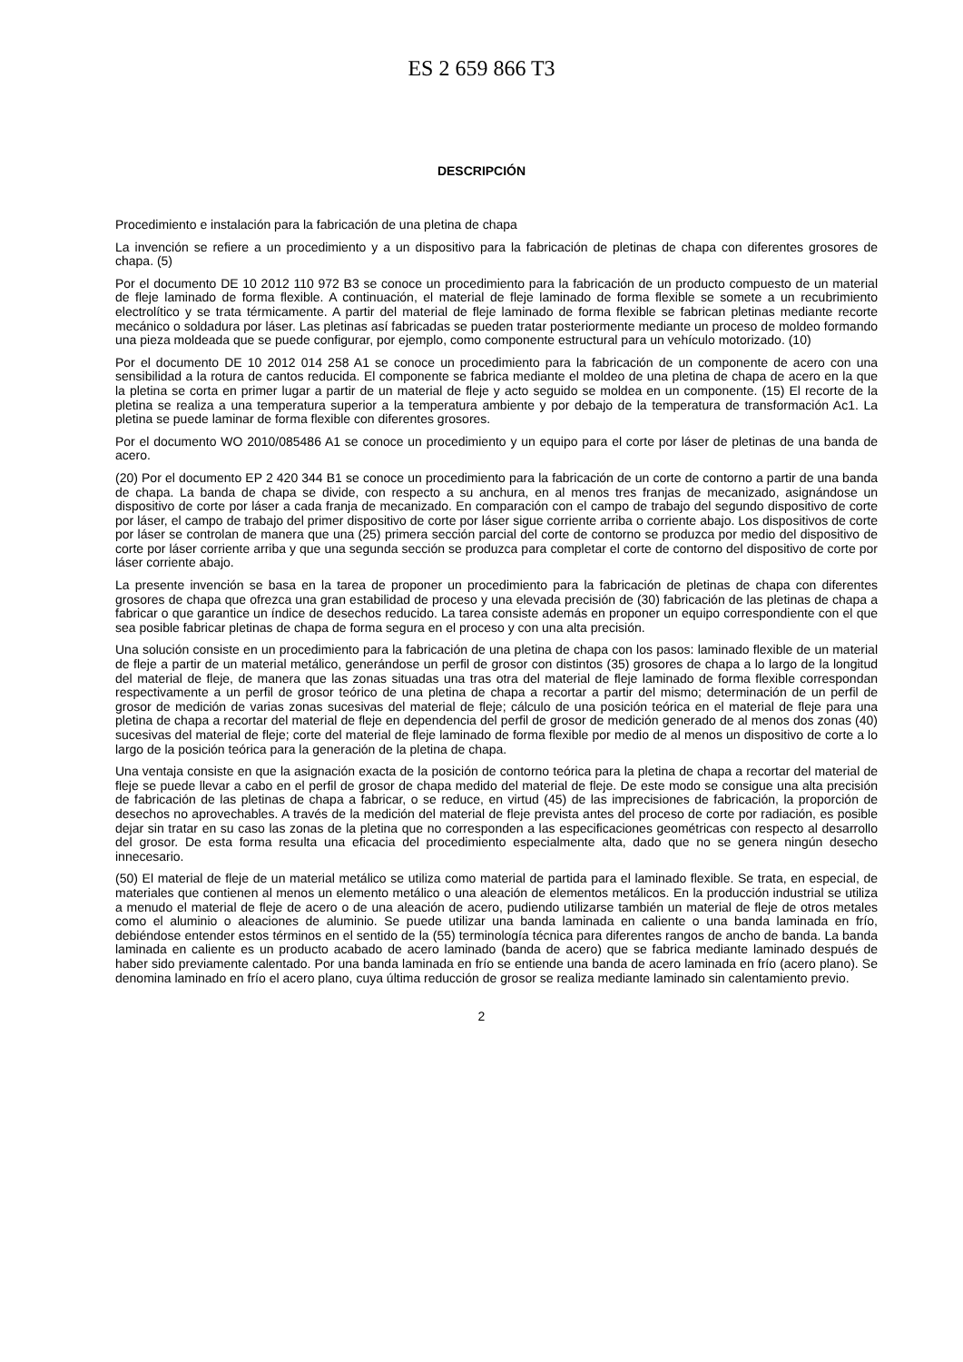ES 2 659 866 T3
DESCRIPCIÓN
Procedimiento e instalación para la fabricación de una pletina de chapa
La invención se refiere a un procedimiento y a un dispositivo para la fabricación de pletinas de chapa con diferentes grosores de chapa. (5)
Por el documento DE 10 2012 110 972 B3 se conoce un procedimiento para la fabricación de un producto compuesto de un material de fleje laminado de forma flexible. A continuación, el material de fleje laminado de forma flexible se somete a un recubrimiento electrolítico y se trata térmicamente. A partir del material de fleje laminado de forma flexible se fabrican pletinas mediante recorte mecánico o soldadura por láser. Las pletinas así fabricadas se pueden tratar posteriormente mediante un proceso de moldeo formando una pieza moldeada que se puede configurar, por ejemplo, como componente estructural para un vehículo motorizado. (10)
Por el documento DE 10 2012 014 258 A1 se conoce un procedimiento para la fabricación de un componente de acero con una sensibilidad a la rotura de cantos reducida. El componente se fabrica mediante el moldeo de una pletina de chapa de acero en la que la pletina se corta en primer lugar a partir de un material de fleje y acto seguido se moldea en un componente. (15) El recorte de la pletina se realiza a una temperatura superior a la temperatura ambiente y por debajo de la temperatura de transformación Ac1. La pletina se puede laminar de forma flexible con diferentes grosores.
Por el documento WO 2010/085486 A1 se conoce un procedimiento y un equipo para el corte por láser de pletinas de una banda de acero.
(20) Por el documento EP 2 420 344 B1 se conoce un procedimiento para la fabricación de un corte de contorno a partir de una banda de chapa. La banda de chapa se divide, con respecto a su anchura, en al menos tres franjas de mecanizado, asignándose un dispositivo de corte por láser a cada franja de mecanizado. En comparación con el campo de trabajo del segundo dispositivo de corte por láser, el campo de trabajo del primer dispositivo de corte por láser sigue corriente arriba o corriente abajo. Los dispositivos de corte por láser se controlan de manera que una (25) primera sección parcial del corte de contorno se produzca por medio del dispositivo de corte por láser corriente arriba y que una segunda sección se produzca para completar el corte de contorno del dispositivo de corte por láser corriente abajo.
La presente invención se basa en la tarea de proponer un procedimiento para la fabricación de pletinas de chapa con diferentes grosores de chapa que ofrezca una gran estabilidad de proceso y una elevada precisión de (30) fabricación de las pletinas de chapa a fabricar o que garantice un índice de desechos reducido. La tarea consiste además en proponer un equipo correspondiente con el que sea posible fabricar pletinas de chapa de forma segura en el proceso y con una alta precisión.
Una solución consiste en un procedimiento para la fabricación de una pletina de chapa con los pasos: laminado flexible de un material de fleje a partir de un material metálico, generándose un perfil de grosor con distintos (35) grosores de chapa a lo largo de la longitud del material de fleje, de manera que las zonas situadas una tras otra del material de fleje laminado de forma flexible correspondan respectivamente a un perfil de grosor teórico de una pletina de chapa a recortar a partir del mismo; determinación de un perfil de grosor de medición de varias zonas sucesivas del material de fleje; cálculo de una posición teórica en el material de fleje para una pletina de chapa a recortar del material de fleje en dependencia del perfil de grosor de medición generado de al menos dos zonas (40) sucesivas del material de fleje; corte del material de fleje laminado de forma flexible por medio de al menos un dispositivo de corte a lo largo de la posición teórica para la generación de la pletina de chapa.
Una ventaja consiste en que la asignación exacta de la posición de contorno teórica para la pletina de chapa a recortar del material de fleje se puede llevar a cabo en el perfil de grosor de chapa medido del material de fleje. De este modo se consigue una alta precisión de fabricación de las pletinas de chapa a fabricar, o se reduce, en virtud (45) de las imprecisiones de fabricación, la proporción de desechos no aprovechables. A través de la medición del material de fleje prevista antes del proceso de corte por radiación, es posible dejar sin tratar en su caso las zonas de la pletina que no corresponden a las especificaciones geométricas con respecto al desarrollo del grosor. De esta forma resulta una eficacia del procedimiento especialmente alta, dado que no se genera ningún desecho innecesario.
(50) El material de fleje de un material metálico se utiliza como material de partida para el laminado flexible. Se trata, en especial, de materiales que contienen al menos un elemento metálico o una aleación de elementos metálicos. En la producción industrial se utiliza a menudo el material de fleje de acero o de una aleación de acero, pudiendo utilizarse también un material de fleje de otros metales como el aluminio o aleaciones de aluminio. Se puede utilizar una banda laminada en caliente o una banda laminada en frío, debiéndose entender estos términos en el sentido de la (55) terminología técnica para diferentes rangos de ancho de banda. La banda laminada en caliente es un producto acabado de acero laminado (banda de acero) que se fabrica mediante laminado después de haber sido previamente calentado. Por una banda laminada en frío se entiende una banda de acero laminada en frío (acero plano). Se denomina laminado en frío el acero plano, cuya última reducción de grosor se realiza mediante laminado sin calentamiento previo.
2